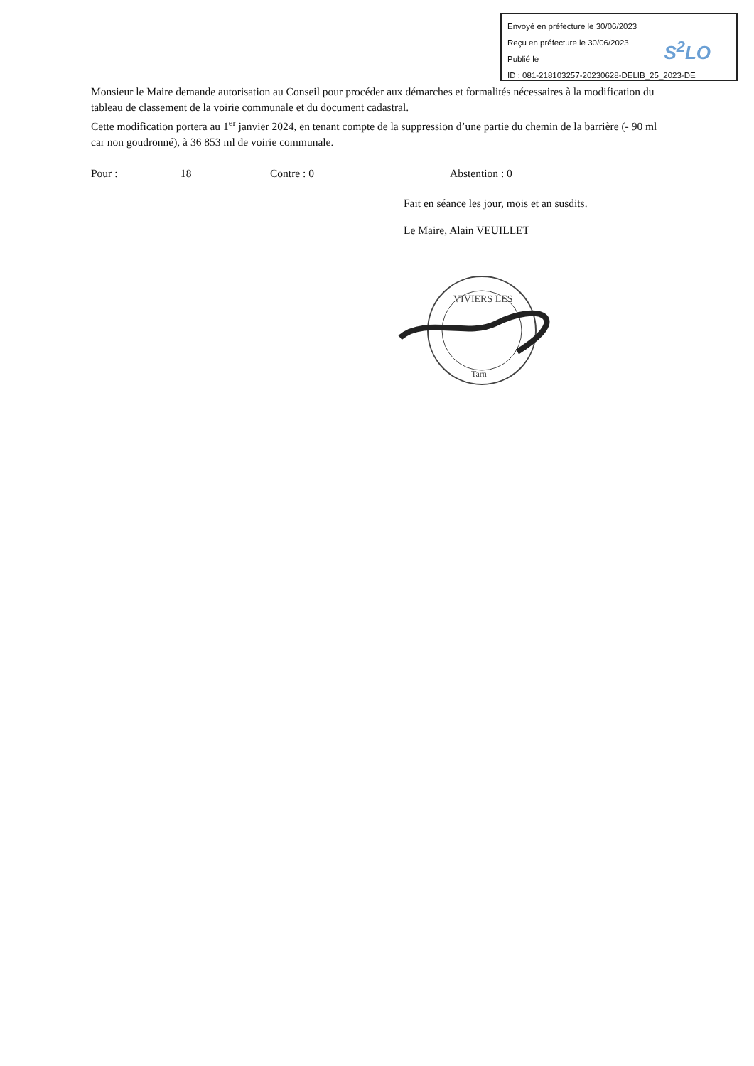Envoyé en préfecture le 30/06/2023
Reçu en préfecture le 30/06/2023
Publié le
ID : 081-218103257-20230628-DELIB_25_2023-DE
S<sup>2</sup>LO
Monsieur le Maire demande autorisation au Conseil pour procéder aux démarches et formalités nécessaires à la modification du tableau de classement de la voirie communale et du document cadastral.
Cette modification portera au 1<sup>er</sup> janvier 2024, en tenant compte de la suppression d’une partie du chemin de la barrière (- 90 ml car non goudronné), à 36 853 ml de voirie communale.
Pour : 18 Contre : 0 Abstention : 0
Fait en séance les jour, mois et an susdits.
Le Maire, Alain VEUILLET
VIVIERS LES
Tarn